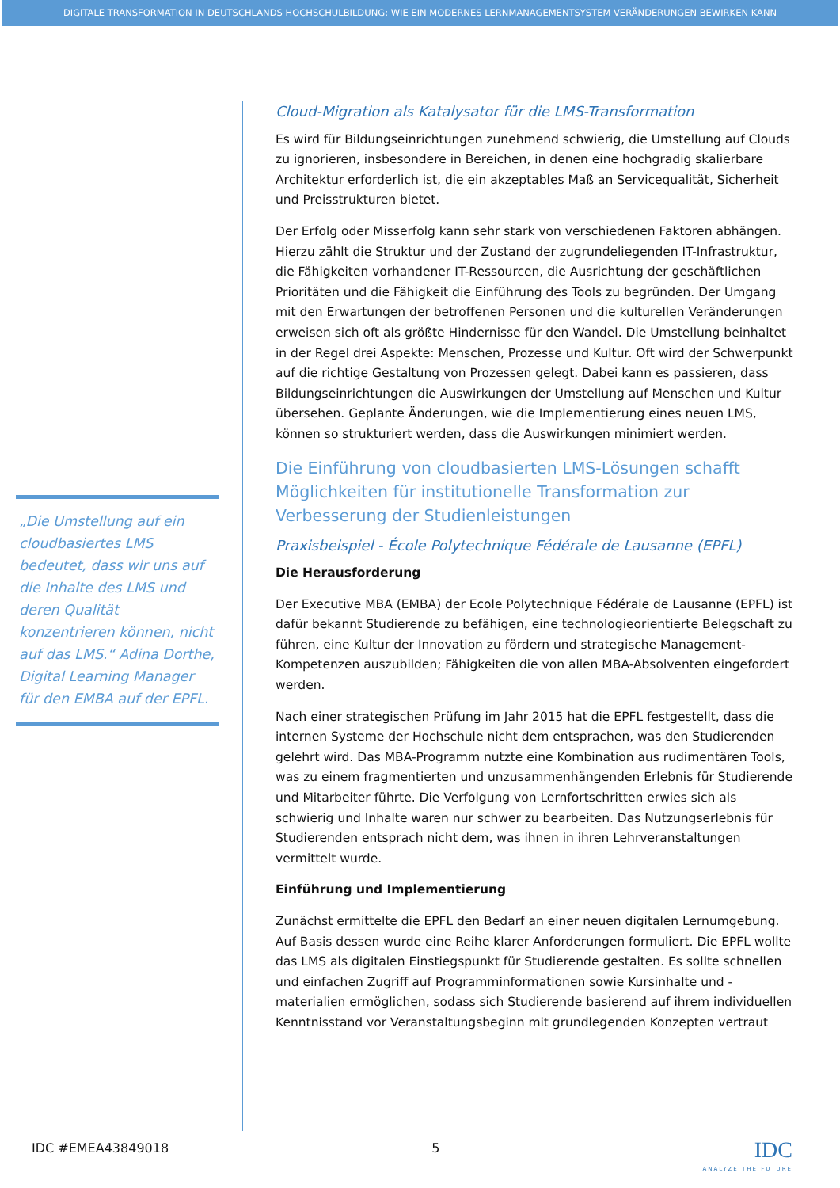DIGITALE TRANSFORMATION IN DEUTSCHLANDS HOCHSCHULBILDUNG: WIE EIN MODERNES LERNMANAGEMENTSYSTEM VERÄNDERUNGEN BEWIRKEN KANN
„Die Umstellung auf ein cloudbasiertes LMS bedeutet, dass wir uns auf die Inhalte des LMS und deren Qualität konzentrieren können, nicht auf das LMS.“ Adina Dorthe, Digital Learning Manager für den EMBA auf der EPFL.
Cloud-Migration als Katalysator für die LMS-Transformation
Es wird für Bildungseinrichtungen zunehmend schwierig, die Umstellung auf Clouds zu ignorieren, insbesondere in Bereichen, in denen eine hochgradig skalierbare Architektur erforderlich ist, die ein akzeptables Maß an Servicequalität, Sicherheit und Preisstrukturen bietet.
Der Erfolg oder Misserfolg kann sehr stark von verschiedenen Faktoren abhängen. Hierzu zählt die Struktur und der Zustand der zugrundeliegenden IT-Infrastruktur, die Fähigkeiten vorhandener IT-Ressourcen, die Ausrichtung der geschäftlichen Prioritäten und die Fähigkeit die Einführung des Tools zu begründen. Der Umgang mit den Erwartungen der betroffenen Personen und die kulturellen Veränderungen erweisen sich oft als größte Hindernisse für den Wandel. Die Umstellung beinhaltet in der Regel drei Aspekte: Menschen, Prozesse und Kultur. Oft wird der Schwerpunkt auf die richtige Gestaltung von Prozessen gelegt. Dabei kann es passieren, dass Bildungseinrichtungen die Auswirkungen der Umstellung auf Menschen und Kultur übersehen. Geplante Änderungen, wie die Implementierung eines neuen LMS, können so strukturiert werden, dass die Auswirkungen minimiert werden.
Die Einführung von cloudbasierten LMS-Lösungen schafft Möglichkeiten für institutionelle Transformation zur Verbesserung der Studienleistungen
Praxisbeispiel - École Polytechnique Fédérale de Lausanne (EPFL)
Die Herausforderung
Der Executive MBA (EMBA) der Ecole Polytechnique Fédérale de Lausanne (EPFL) ist dafür bekannt Studierende zu befähigen, eine technologieorientierte Belegschaft zu führen, eine Kultur der Innovation zu fördern und strategische Management-Kompetenzen auszubilden; Fähigkeiten die von allen MBA-Absolventen eingefordert werden.
Nach einer strategischen Prüfung im Jahr 2015 hat die EPFL festgestellt, dass die internen Systeme der Hochschule nicht dem entsprachen, was den Studierenden gelehrt wird. Das MBA-Programm nutzte eine Kombination aus rudimentären Tools, was zu einem fragmentierten und unzusammenhängenden Erlebnis für Studierende und Mitarbeiter führte. Die Verfolgung von Lernfortschritten erwies sich als schwierig und Inhalte waren nur schwer zu bearbeiten. Das Nutzungserlebnis für Studierenden entsprach nicht dem, was ihnen in ihren Lehrveranstaltungen vermittelt wurde.
Einführung und Implementierung
Zunächst ermittelte die EPFL den Bedarf an einer neuen digitalen Lernumgebung. Auf Basis dessen wurde eine Reihe klarer Anforderungen formuliert. Die EPFL wollte das LMS als digitalen Einstiegspunkt für Studierende gestalten. Es sollte schnellen und einfachen Zugriff auf Programminformationen sowie Kursinhalte und -materialien ermöglichen, sodass sich Studierende basierend auf ihrem individuellen Kenntnisstand vor Veranstaltungsbeginn mit grundlegenden Konzepten vertraut
IDC #EMEA43849018 5 IDC
ANALYZE THE FUTURE